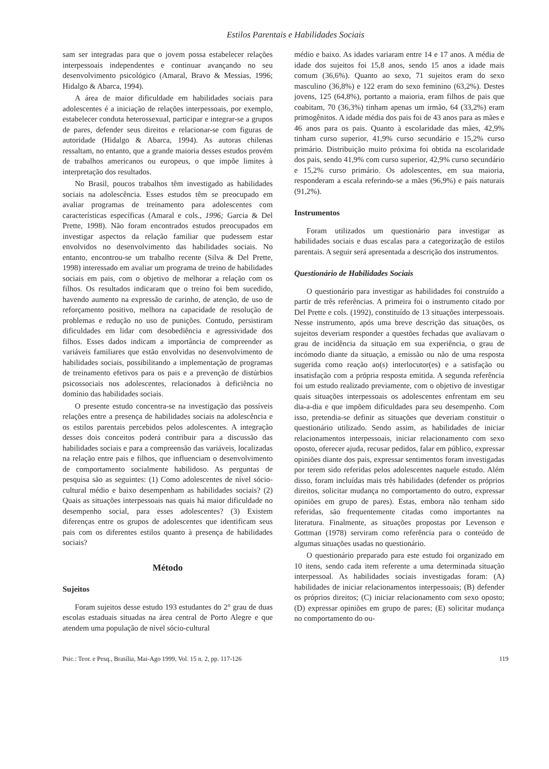Estilos Parentais e Habilidades Sociais
sam ser integradas para que o jovem possa estabelecer relações interpessoais independentes e continuar avançando no seu desenvolvimento psicológico (Amaral, Bravo & Messias, 1996; Hidalgo & Abarca, 1994).
A área de maior dificuldade em habilidades sociais para adolescentes é a iniciação de relações interpessoais, por exemplo, estabelecer conduta heterossexual, participar e integrar-se a grupos de pares, defender seus direitos e relacionar-se com figuras de autoridade (Hidalgo & Abarca, 1994). As autoras chilenas ressaltam, no entanto, que a grande maioria desses estudos provém de trabalhos americanos ou europeus, o que impõe limites à interpretação dos resultados.
No Brasil, poucos trabalhos têm investigado as habilidades sociais na adolescência. Esses estudos têm se preocupado em avaliar programas de treinamento para adolescentes com características específicas (Amaral e cols., 1996; Garcia & Del Prette, 1998). Não foram encontrados estudos preocupados em investigar aspectos da relação familiar que pudessem estar envolvidos no desenvolvimento das habilidades sociais. No entanto, encontrou-se um trabalho recente (Silva & Del Prette, 1998) interessado em avaliar um programa de treino de habilidades sociais em pais, com o objetivo de melhorar a relação com os filhos. Os resultados indicaram que o treino foi bem sucedido, havendo aumento na expressão de carinho, de atenção, de uso de reforçamento positivo, melhora na capacidade de resolução de problemas e redução no uso de punições. Contudo, persistiram dificuldades em lidar com desobediência e agressividade dos filhos. Esses dados indicam a importância de compreender as variáveis familiares que estão envolvidas no desenvolvimento de habilidades sociais, possibilitando a implementação de programas de treinamento efetivos para os pais e a prevenção de distúrbios psicossociais nos adolescentes, relacionados à deficiência no domínio das habilidades sociais.
O presente estudo concentra-se na investigação das possíveis relações entre a presença de habilidades sociais na adolescência e os estilos parentais percebidos pelos adolescentes. A integração desses dois conceitos poderá contribuir para a discussão das habilidades sociais e para a compreensão das variáveis, localizadas na relação entre pais e filhos, que influenciam o desenvolvimento de comportamento socialmente habilidoso. As perguntas de pesquisa são as seguintes: (1) Como adolescentes de nível sócio-cultural médio e baixo desempenham as habilidades sociais? (2) Quais as situações interpessoais nas quais há maior dificuldade no desempenho social, para esses adolescentes? (3) Existem diferenças entre os grupos de adolescentes que identificam seus pais com os diferentes estilos quanto à presença de habilidades sociais?
Método
Sujeitos
Foram sujeitos desse estudo 193 estudantes do 2° grau de duas escolas estaduais situadas na área central de Porto Alegre e que atendem uma população de nível sócio-cultural
médio e baixo. As idades variaram entre 14 e 17 anos. A média de idade dos sujeitos foi 15,8 anos, sendo 15 anos a idade mais comum (36,6%). Quanto ao sexo, 71 sujeitos eram do sexo masculino (36,8%) e 122 eram do sexo feminino (63,2%). Destes jovens, 125 (64,8%), portanto a maioria, eram filhos de pais que coabitam, 70 (36,3%) tinham apenas um irmão, 64 (33,2%) eram primogênitos. A idade média dos pais foi de 43 anos para as mães e 46 anos para os pais. Quanto à escolaridade das mães, 42,9% tinham curso superior, 41,9% curso secundário e 15,2% curso primário. Distribuição muito próxima foi obtida na escolaridade dos pais, sendo 41,9% com curso superior, 42,9% curso secundário e 15,2% curso primário. Os adolescentes, em sua maioria, responderam a escala referindo-se a mães (96,9%) e pais naturais (91,2%).
Instrumentos
Foram utilizados um questionário para investigar as habilidades sociais e duas escalas para a categorização de estilos parentais. A seguir será apresentada a descrição dos instrumentos.
Questionário de Habilidades Sociais
O questionário para investigar as habilidades foi construído a partir de três referências. A primeira foi o instrumento citado por Del Prette e cols. (1992), constituído de 13 situações interpessoais. Nesse instrumento, após uma breve descrição das situações, os sujeitos deveriam responder a questões fechadas que avaliavam o grau de incidência da situação em sua experiência, o grau de incómodo diante da situação, a emissão ou não de uma resposta sugerida como reação ao(s) interlocutor(es) e a satisfação ou insatisfação com a própria resposta emitida. A segunda referência foi um estudo realizado previamente, com o objetivo de investigar quais situações interpessoais os adolescentes enfrentam em seu dia-a-dia e que impõem dificuldades para seu desempenho. Com isso, pretendia-se definir as situações que deveriam constituir o questionário utilizado. Sendo assim, as habilidades de iniciar relacionamentos interpessoais, iniciar relacionamento com sexo oposto, oferecer ajuda, recusar pedidos, falar em público, expressar opiniões diante dos pais, expressar sentimentos foram investigadas por terem sido referidas pelos adolescentes naquele estudo. Além disso, foram incluídas mais três habilidades (defender os próprios direitos, solicitar mudança no comportamento do outro, expressar opiniões em grupo de pares). Estas, embora não tenham sido referidas, são frequentemente citadas como importantes na literatura. Finalmente, as situações propostas por Levenson e Gottman (1978) serviram como referência para o conteúdo de algumas situações usadas no questionário.
O questionário preparado para este estudo foi organizado em 10 itens, sendo cada item referente a uma determinada situação interpessoal. As habilidades sociais investigadas foram: (A) habilidades de iniciar relacionamentos interpessoais; (B) defender os próprios direitos; (C) iniciar relacionamento com sexo oposto; (D) expressar opiniões em grupo de pares; (E) solicitar mudança no comportamento do ou-
Psic.: Teor. e Pesq., Brasília, Mai-Ago 1999, Vol. 15 n. 2, pp. 117-126 119